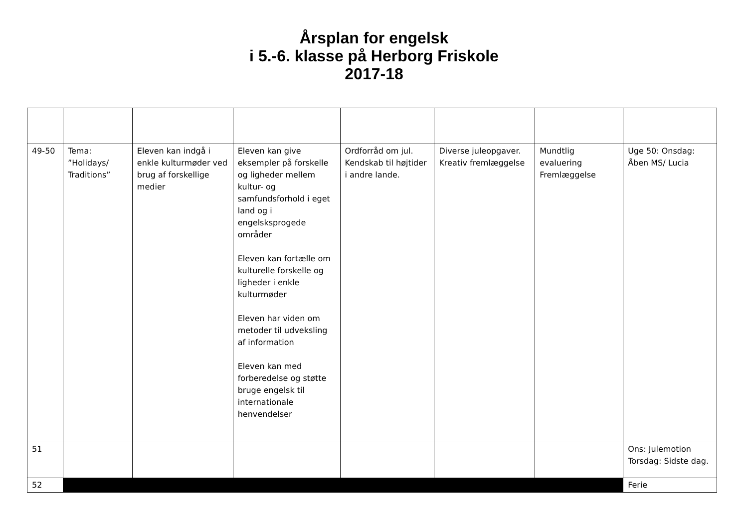Årsplan for engelsk
i 5.-6. klasse på Herborg Friskole
2017-18
| 49-50 | Tema: ”Holidays/ Traditions” | Eleven kan indgå i enkle kulturmøder ved brug af forskellige medier | Eleven kan give eksempler på forskelle og ligheder mellem kultur- og samfundsforhold i eget land og i engelsksprogede områder Eleven kan fortælle om kulturelle forskelle og ligheder i enkle kulturmøder Eleven har viden om metoder til udveksling af information Eleven kan med forberedelse og støtte bruge engelsk til internationale henvendelser | Ordforråd om jul. Kendskab til højtider i andre lande. | Diverse juleopgaver. Kreativ fremlæggelse | Mundtlig evaluering Fremlæggelse | Uge 50: Onsdag: Åben MS/ Lucia |
| 51 | | | | | | | Ons: Julemotion Torsdag: Sidste dag. |
| 52 | | | | | | | Ferie |